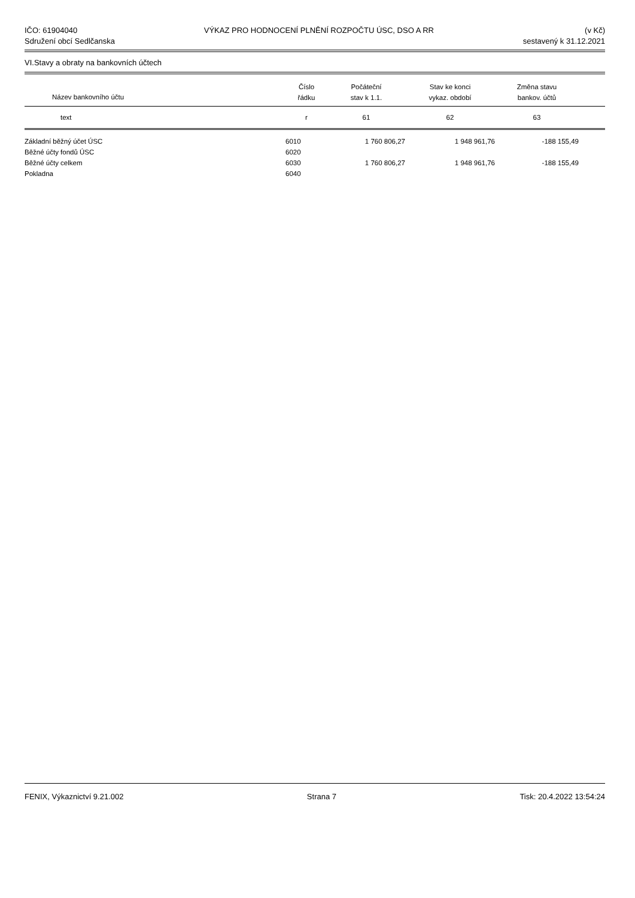IČO: 61904040
Sdružení obcí Sedlčanska
VÝKAZ PRO HODNOCENÍ PLNĚNÍ ROZPOČTU ÚSC, DSO A RR
(v Kč)
sestavený k 31.12.2021
VI.Stavy a obraty na bankovních účtech
| Název bankovního účtu | Číslo řádku | Počáteční stav k 1.1. | Stav ke konci vykaz. období | Změna stavu bankov. účtů | |
| --- | --- | --- | --- | --- | --- |
| text | r | 61 | 62 | 63 | |
| Základní běžný účet ÚSC | 6010 | 1 760 806,27 | 1 948 961,76 | -188 155,49 | |
| Běžné účty fondů ÚSC | 6020 | | | | |
| Běžné účty celkem | 6030 | 1 760 806,27 | 1 948 961,76 | -188 155,49 | |
| Pokladna | 6040 | | | | |
FENIX, Výkaznictví 9.21.002 Strana 7 Tisk: 20.4.2022 13:54:24